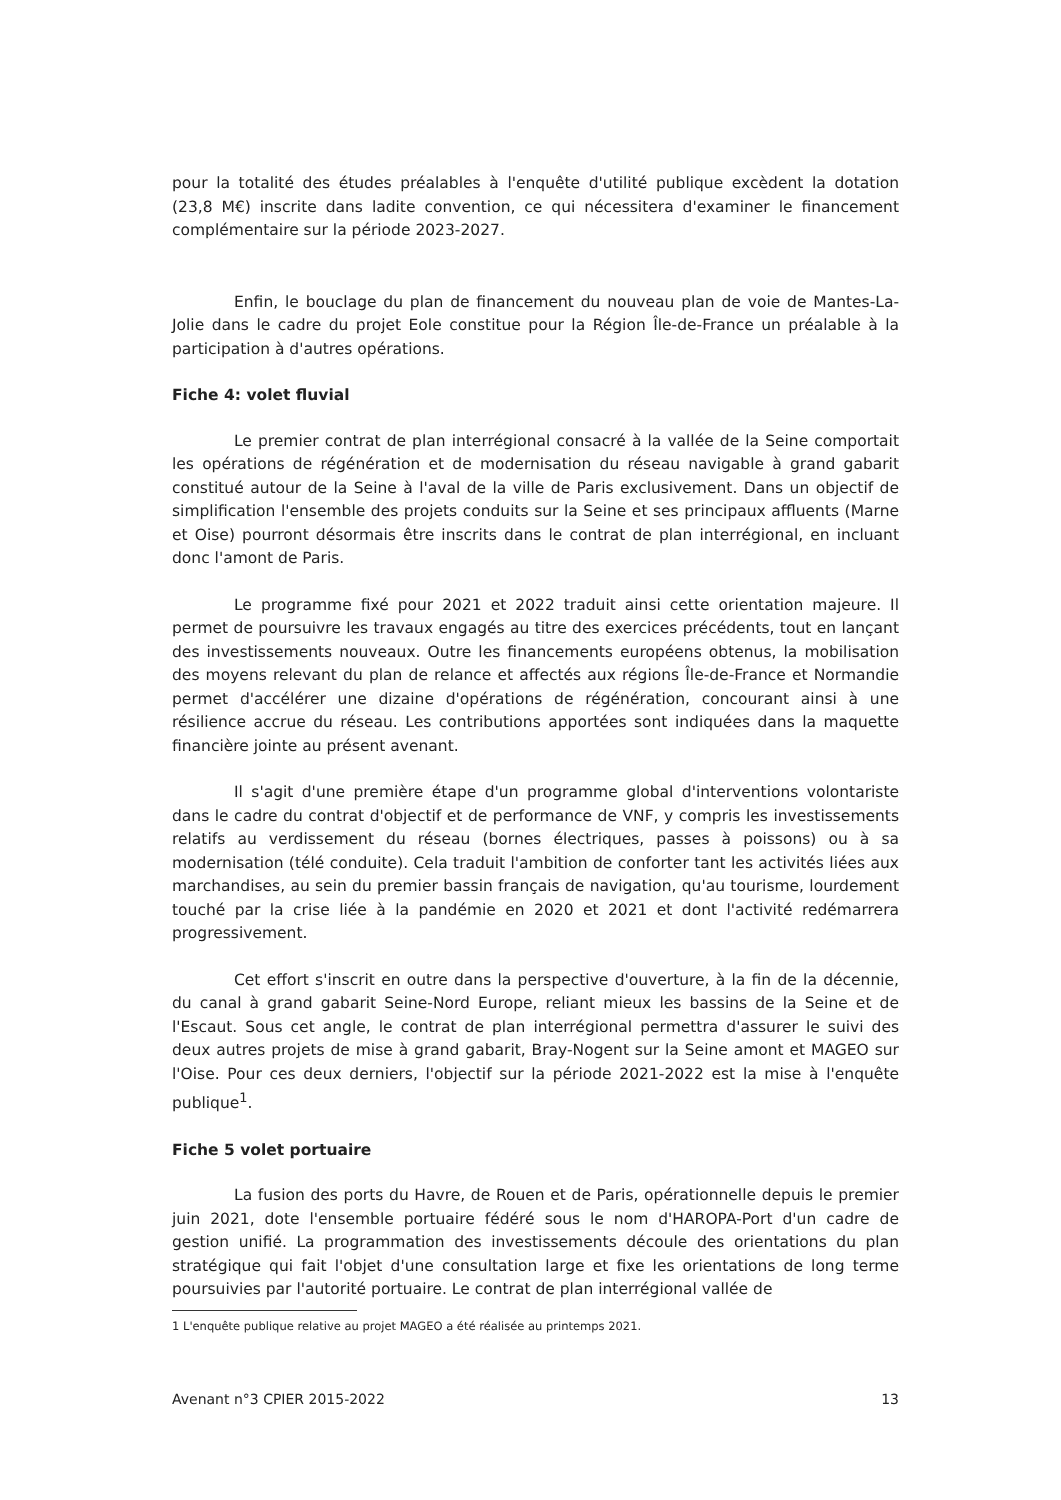pour la totalité des études préalables à l'enquête d'utilité publique excèdent la dotation (23,8 M€) inscrite dans ladite convention, ce qui nécessitera d'examiner le financement complémentaire sur la période 2023-2027.
Enfin, le bouclage du plan de financement du nouveau plan de voie de Mantes-La-Jolie dans le cadre du projet Eole constitue pour la Région Île-de-France un préalable à la participation à d'autres opérations.
Fiche 4: volet fluvial
Le premier contrat de plan interrégional consacré à la vallée de la Seine comportait les opérations de régénération et de modernisation du réseau navigable à grand gabarit constitué autour de la Seine à l'aval de la ville de Paris exclusivement. Dans un objectif de simplification l'ensemble des projets conduits sur la Seine et ses principaux affluents (Marne et Oise) pourront désormais être inscrits dans le contrat de plan interrégional, en incluant donc l'amont de Paris.
Le programme fixé pour 2021 et 2022 traduit ainsi cette orientation majeure. Il permet de poursuivre les travaux engagés au titre des exercices précédents, tout en lançant des investissements nouveaux. Outre les financements européens obtenus, la mobilisation des moyens relevant du plan de relance et affectés aux régions Île-de-France et Normandie permet d'accélérer une dizaine d'opérations de régénération, concourant ainsi à une résilience accrue du réseau. Les contributions apportées sont indiquées dans la maquette financière jointe au présent avenant.
Il s'agit d'une première étape d'un programme global d'interventions volontariste dans le cadre du contrat d'objectif et de performance de VNF, y compris les investissements relatifs au verdissement du réseau (bornes électriques, passes à poissons) ou à sa modernisation (télé conduite). Cela traduit l'ambition de conforter tant les activités liées aux marchandises, au sein du premier bassin français de navigation, qu'au tourisme, lourdement touché par la crise liée à la pandémie en 2020 et 2021 et dont l'activité redémarrera progressivement.
Cet effort s'inscrit en outre dans la perspective d'ouverture, à la fin de la décennie, du canal à grand gabarit Seine-Nord Europe, reliant mieux les bassins de la Seine et de l'Escaut. Sous cet angle, le contrat de plan interrégional permettra d'assurer le suivi des deux autres projets de mise à grand gabarit, Bray-Nogent sur la Seine amont et MAGEO sur l'Oise. Pour ces deux derniers, l'objectif sur la période 2021-2022 est la mise à l'enquête publique<sup>1</sup>.
Fiche 5 volet portuaire
La fusion des ports du Havre, de Rouen et de Paris, opérationnelle depuis le premier juin 2021, dote l'ensemble portuaire fédéré sous le nom d'HAROPA-Port d'un cadre de gestion unifié. La programmation des investissements découle des orientations du plan stratégique qui fait l'objet d'une consultation large et fixe les orientations de long terme poursuivies par l'autorité portuaire. Le contrat de plan interrégional vallée de
1 L'enquête publique relative au projet MAGEO a été réalisée au printemps 2021.
Avenant n°3 CPIER 2015-2022 13